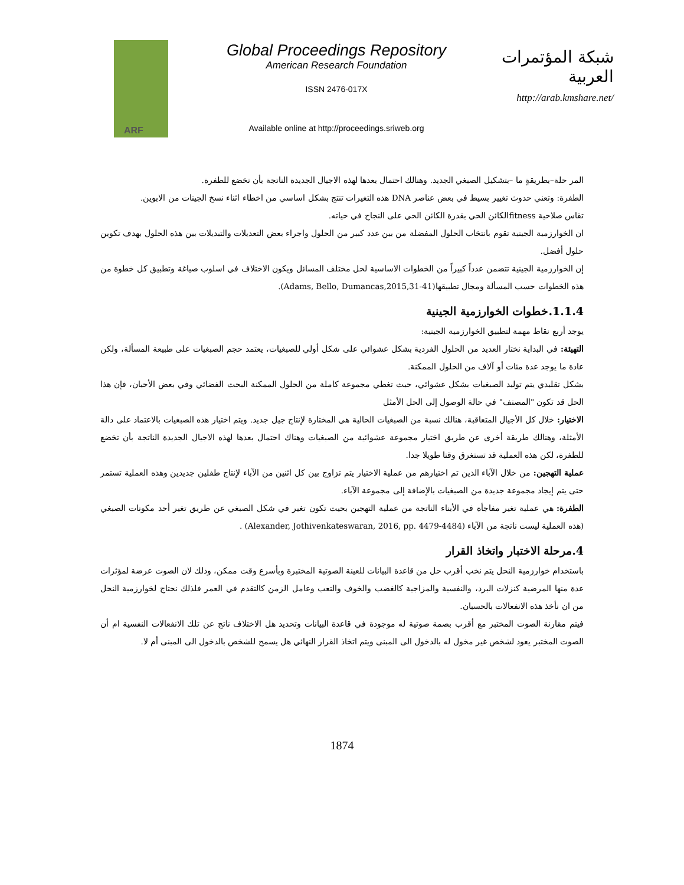ARF
Global Proceedings Repository
American Research Foundation
ISSN 2476-017X
Available online at http://proceedings.sriweb.org
شبكة المؤتمرات العربية
http://arab.kmshare.net/
المر حلة–بطريقةٍ ما –بتشكيل الصبغي الجديد. وهنالك احتمال بعدها لهذه الاجيال الجديدة الناتجة بأن تخضع للطفرة.
الطفرة: وتعني حدوث تغيير بسيط في بعض عناصر DNA هذه التغيرات تنتج بشكل اساسي من اخطاء اثناء نسخ الجينات من الابوين.
تقاس صلاحية fitnessالكائن الحي بقدرة الكائن الحي على النجاح في حياته.
ان الخوارزمية الجينية تقوم بانتخاب الحلول المفضلة من بين عدد كبير من الحلول واجراء بعض التعديلات والتبديلات بين هذه الحلول بهدف تكوين حلول أفضل.
إن الخوارزمية الجينية تتضمن عدداً كبيراً من الخطوات الاساسية لحل مختلف المسائل ويكون الاختلاف في اسلوب صياغة وتطبيق كل خطوة من هذه الخطوات حسب المسألة ومجال تطبيقها(Adams, Bello, Dumancas,2015,31-41).
1.1.4.خطوات الخوارزمية الجينية
يوجد أربع نقاط مهمة لتطبيق الخوارزمية الجينية:
التهيئة: في البداية نختار العديد من الحلول الفردية بشكل عشوائي على شكل أولي للصبغيات، يعتمد حجم الصبغيات على طبيعة المسألة، ولكن عادة ما يوجد عدة مئات أو آلاف من الحلول الممكنة.
بشكل تقليدي يتم توليد الصبغيات بشكل عشوائي، حيث تغطي مجموعة كاملة من الحلول الممكنة البحث الفضائي وفي بعض الأحيان، فإن هذا الحل قد تكون "المصنف" في حالة الوصول إلى الحل الأمثل
الاختيار: خلال كل الأجيال المتعاقبة، هنالك نسبة من الصبغيات الحالية هي المختارة لإنتاج جيل جديد. ويتم اختيار هذه الصبغيات بالاعتماد على دالة الأمثلة، وهنالك طريقة أخرى عن طريق اختيار مجموعة عشوائية من الصبغيات وهناك احتمال بعدها لهذه الاجيال الجديدة الناتجة بأن تخضع للطفرة، لكن هذه العملية قد تستغرق وقتا طويلا جدا.
عملية التهجين: من خلال الآباء الذين تم اختيارهم من عملية الاختيار يتم تزاوج بين كل اثنين من الآباء لإنتاج طفلين جديدين وهذه العملية تستمر حتى يتم إيجاد مجموعة جديدة من الصبغيات بالإضافة إلى مجموعة الآباء.
الطفرة: هي عملية تغير مفاجأة في الأبناء الناتجة من عملية التهجين بحيث تكون تغير في شكل الصبغي عن طريق تغير أحد مكونات الصبغي (هذه العملية ليست ناتجة من الآباء (Alexander, Jothivenkateswaran, 2016, pp. 4479-4484) .
4.مرحلة الاختبار واتخاذ القرار
باستخدام خوارزمية النحل يتم نخب أقرب حل من قاعدة البيانات للعينة الصوتية المختبرة وبأسرع وقت ممكن، وذلك لان الصوت عرضة لمؤثرات عدة منها المرضية كنزلات البرد، والنفسية والمزاجية كالغضب والخوف والتعب وعامل الزمن كالتقدم في العمر فلذلك نحتاج لخوارزمية النحل من ان نأخذ هذه الانفعالات بالحسبان.
فيتم مقارنة الصوت المختبر مع أقرب بصمة صوتية له موجودة في قاعدة البيانات وتحديد هل الاختلاف ناتج عن تلك الانفعالات النفسية ام أن الصوت المختبر يعود لشخص غير مخول له بالدخول الى المبنى ويتم اتخاذ القرار النهائي هل يسمح للشخص بالدخول الى المبنى أم لا.
1874